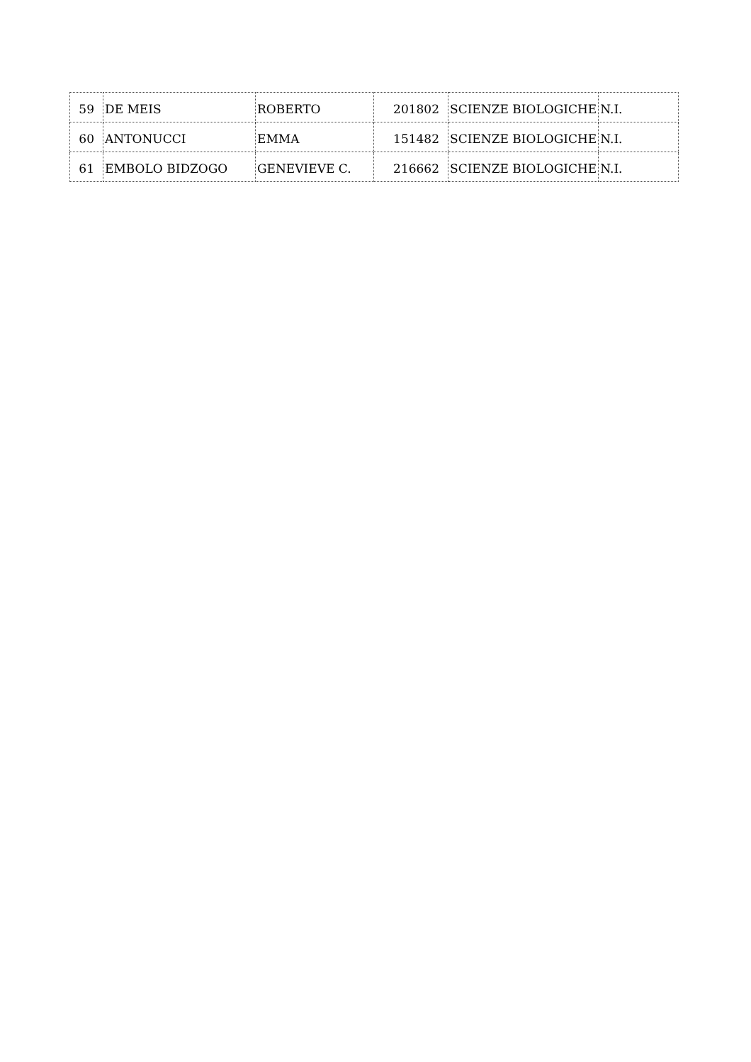| 59 | DE MEIS | ROBERTO | 201802 | SCIENZE BIOLOGICHE | N.I. |
| 60 | ANTONUCCI | EMMA | 151482 | SCIENZE BIOLOGICHE | N.I. |
| 61 | EMBOLO BIDZOGO | GENEVIEVE C. | 216662 | SCIENZE BIOLOGICHE | N.I. |